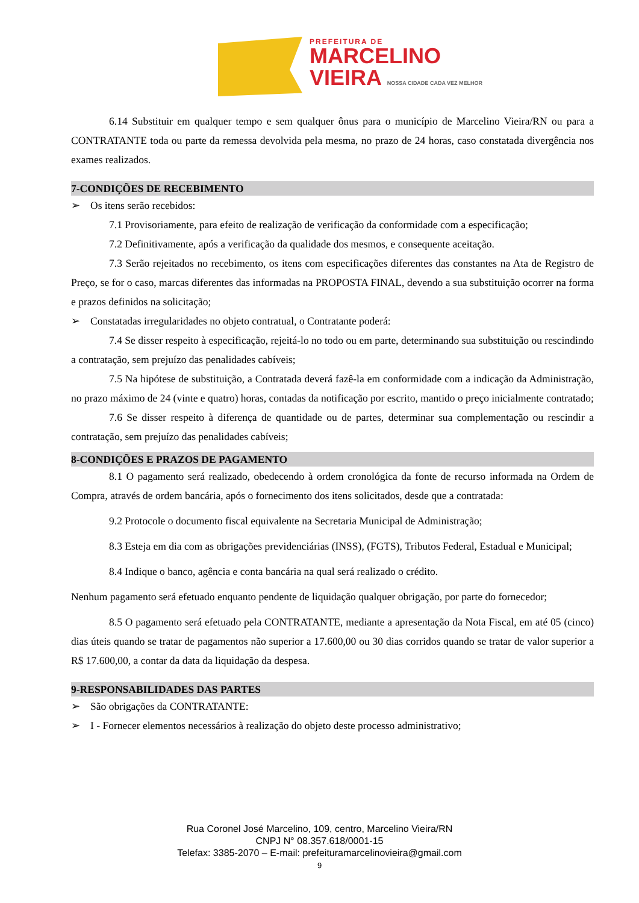PREFEITURA DE
MARCELINO
VIEIRA NOSSA CIDADE CADA VEZ MELHOR
6.14 Substituir em qualquer tempo e sem qualquer ônus para o município de Marcelino Vieira/RN ou para a CONTRATANTE toda ou parte da remessa devolvida pela mesma, no prazo de 24 horas, caso constatada divergência nos exames realizados.
7-CONDIÇÕES DE RECEBIMENTO
➢ Os itens serão recebidos:
7.1 Provisoriamente, para efeito de realização de verificação da conformidade com a especificação;
7.2 Definitivamente, após a verificação da qualidade dos mesmos, e consequente aceitação.
7.3 Serão rejeitados no recebimento, os itens com especificações diferentes das constantes na Ata de Registro de Preço, se for o caso, marcas diferentes das informadas na PROPOSTA FINAL, devendo a sua substituição ocorrer na forma e prazos definidos na solicitação;
➢ Constatadas irregularidades no objeto contratual, o Contratante poderá:
7.4 Se disser respeito à especificação, rejeitá-lo no todo ou em parte, determinando sua substituição ou rescindindo a contratação, sem prejuízo das penalidades cabíveis;
7.5 Na hipótese de substituição, a Contratada deverá fazê-la em conformidade com a indicação da Administração, no prazo máximo de 24 (vinte e quatro) horas, contadas da notificação por escrito, mantido o preço inicialmente contratado;
7.6 Se disser respeito à diferença de quantidade ou de partes, determinar sua complementação ou rescindir a contratação, sem prejuízo das penalidades cabíveis;
8-CONDIÇÕES E PRAZOS DE PAGAMENTO
8.1 O pagamento será realizado, obedecendo à ordem cronológica da fonte de recurso informada na Ordem de Compra, através de ordem bancária, após o fornecimento dos itens solicitados, desde que a contratada:
9.2 Protocole o documento fiscal equivalente na Secretaria Municipal de Administração;
8.3 Esteja em dia com as obrigações previdenciárias (INSS), (FGTS), Tributos Federal, Estadual e Municipal;
8.4 Indique o banco, agência e conta bancária na qual será realizado o crédito.
Nenhum pagamento será efetuado enquanto pendente de liquidação qualquer obrigação, por parte do fornecedor;
8.5 O pagamento será efetuado pela CONTRATANTE, mediante a apresentação da Nota Fiscal, em até 05 (cinco) dias úteis quando se tratar de pagamentos não superior a 17.600,00 ou 30 dias corridos quando se tratar de valor superior a R$ 17.600,00, a contar da data da liquidação da despesa.
9-RESPONSABILIDADES DAS PARTES
➢ São obrigações da CONTRATANTE:
➢ I - Fornecer elementos necessários à realização do objeto deste processo administrativo;
Rua Coronel José Marcelino, 109, centro, Marcelino Vieira/RN
CNPJ N° 08.357.618/0001-15
Telefax: 3385-2070 – E-mail: prefeituramarcelinovieira@gmail.com
9